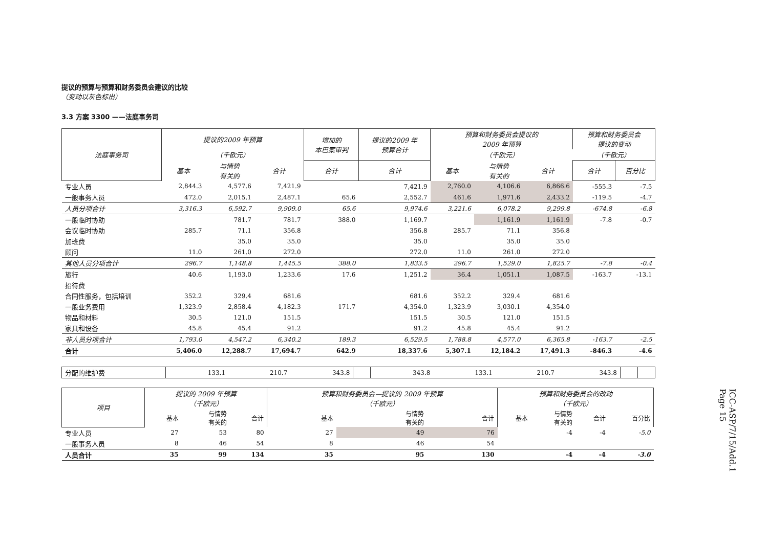提议的预算与预算和财务委员会建议的比较
（变动以灰色标出）
3.3 方案 3300 ——法庭事务司
| 法庭事务司 | 提议的2009 年预算 | | | 增加的 本巴案审判 | 提议的2009 年 预算合计 | 预算和财务委员会提议的 2009 年预算 | | | 预算和财务委员会 提议的变动 | |
| --- | --- | --- | --- | --- | --- | --- | --- | --- | --- | --- |
| | （千欧元） | | | | | （千欧元） | | | （千欧元） | |
| | 基本 | 与情势 有关的 | 合计 | 合计 | 合计 | 基本 | 与情势 有关的 | 合计 | 合计 | 百分比 |
| 专业人员 | 2,844.3 | 4,577.6 | 7,421.9 | | 7,421.9 | 2,760.0 | 4,106.6 | 6,866.6 | -555.3 | -7.5 |
| 一般事务人员 | 472.0 | 2,015.1 | 2,487.1 | 65.6 | 2,552.7 | 461.6 | 1,971.6 | 2,433.2 | -119.5 | -4.7 |
| 人员分项合计 | 3,316.3 | 6,592.7 | 9,909.0 | 65.6 | 9,974.6 | 3,221.6 | 6,078.2 | 9,299.8 | -674.8 | -6.8 |
| 一般临时协助 | | 781.7 | 781.7 | 388.0 | 1,169.7 | | 1,161.9 | 1,161.9 | -7.8 | -0.7 |
| 会议临时协助 | 285.7 | 71.1 | 356.8 | | 356.8 | 285.7 | 71.1 | 356.8 | | |
| 加班费 | | 35.0 | 35.0 | | 35.0 | | 35.0 | 35.0 | | |
| 顾问 | 11.0 | 261.0 | 272.0 | | 272.0 | 11.0 | 261.0 | 272.0 | | |
| 其他人员分项合计 | 296.7 | 1,148.8 | 1,445.5 | 388.0 | 1,833.5 | 296.7 | 1,529.0 | 1,825.7 | -7.8 | -0.4 |
| 旅行 | 40.6 | 1,193.0 | 1,233.6 | 17.6 | 1,251.2 | 36.4 | 1,051.1 | 1,087.5 | -163.7 | -13.1 |
| 招待费 | | | | | | | | | | |
| 合同性服务，包括培训 | 352.2 | 329.4 | 681.6 | | 681.6 | 352.2 | 329.4 | 681.6 | | |
| 一般业务费用 | 1,323.9 | 2,858.4 | 4,182.3 | 171.7 | 4,354.0 | 1,323.9 | 3,030.1 | 4,354.0 | | |
| 物品和材料 | 30.5 | 121.0 | 151.5 | | 151.5 | 30.5 | 121.0 | 151.5 | | |
| 家具和设备 | 45.8 | 45.4 | 91.2 | | 91.2 | 45.8 | 45.4 | 91.2 | | |
| 非人员分项合计 | 1,793.0 | 4,547.2 | 6,340.2 | 189.3 | 6,529.5 | 1,788.8 | 4,577.0 | 6,365.8 | -163.7 | -2.5 |
| 合计 | 5,406.0 | 12,288.7 | 17,694.7 | 642.9 | 18,337.6 | 5,307.1 | 12,184.2 | 17,491.3 | -846.3 | -4.6 |
| 分配的维护费 | 133.1 | 210.7 | 343.8 | | 343.8 | 133.1 | 210.7 | 343.8 | | |
| 项目 | 提议的 2009 年预算 （千欧元） | | | 预算和财务委员会—提议的 2009 年预算 （千欧元） | | | 预算和财务委员会的改动 （千欧元） | | | |
| --- | --- | --- | --- | --- | --- | --- | --- | --- | --- | --- |
| | 基本 | 与情势 有关的 | 合计 | 基本 | 与情势 有关的 | 合计 | 基本 | 与情势 有关的 | 合计 | 百分比 |
| 专业人员 | 27 | 53 | 80 | 27 | 49 | 76 | | -4 | -4 | -5.0 |
| 一般事务人员 | 8 | 46 | 54 | 8 | 46 | 54 | | | | |
| 人员合计 | 35 | 99 | 134 | 35 | 95 | 130 | | -4 | -4 | -3.0 |
ICC-ASP/7/15/Add.1
Page 15